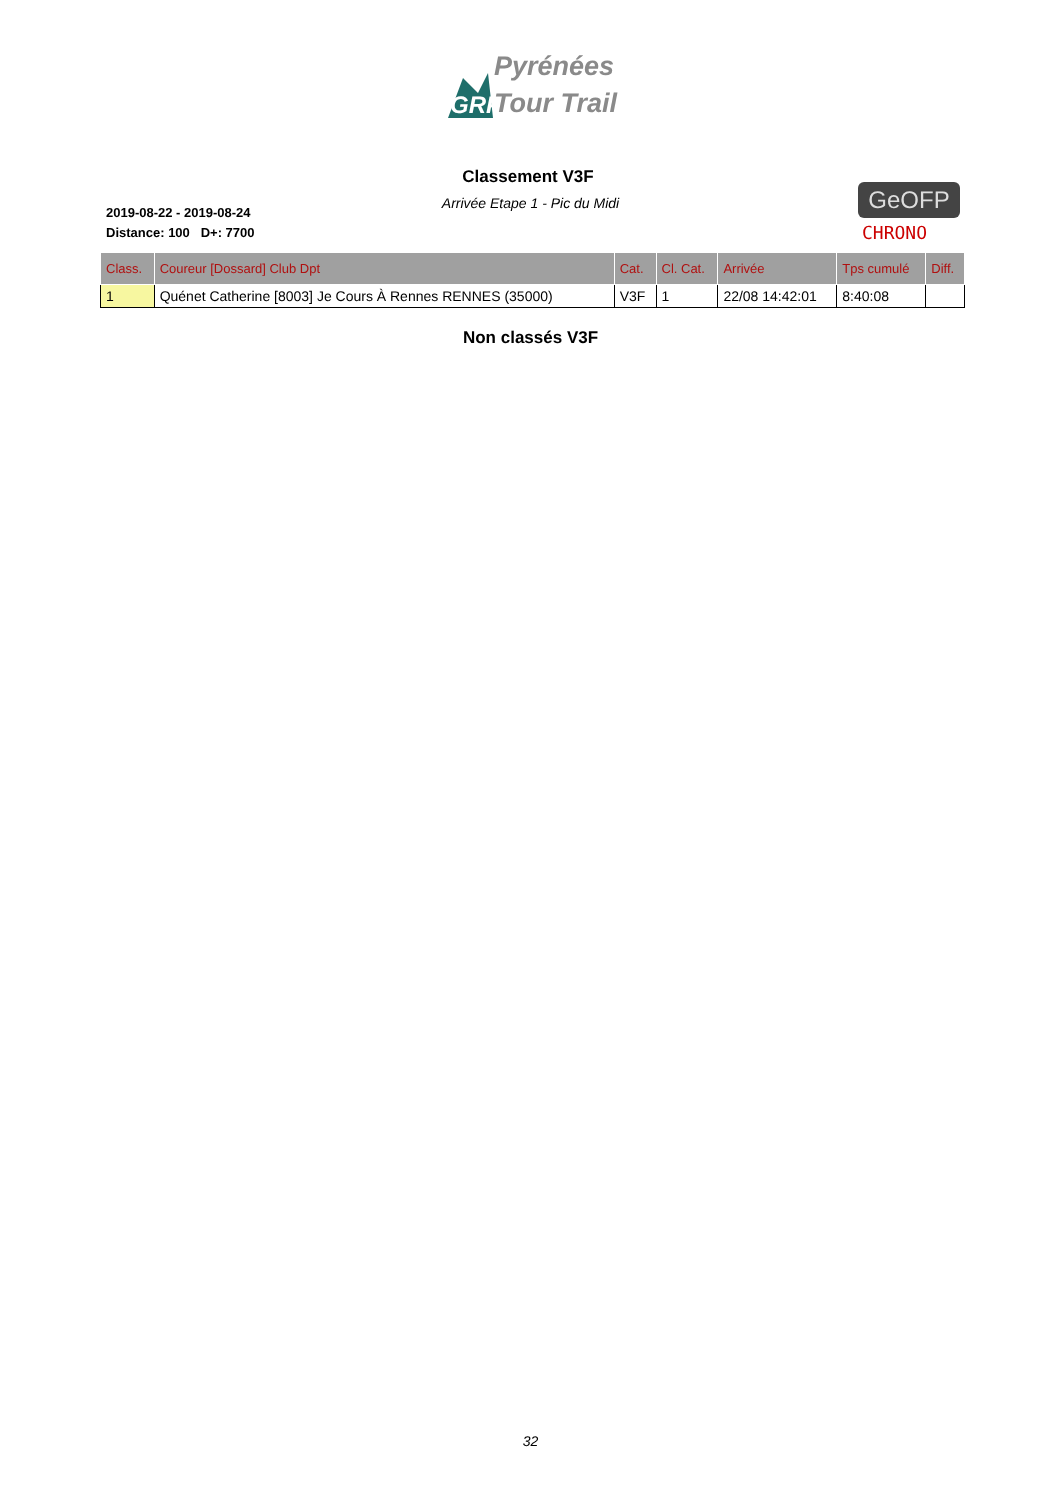GRP
Pyrénées
Tour Trail
Classement V3F
Arrivée Etape 1 - Pic du Midi
2019-08-22 - 2019-08-24
Distance: 100 D+: 7700
GeOFP
CHRONO
| Class. | Coureur [Dossard] Club Dpt | Cat. | Cl. Cat. | Arrivée | Tps cumulé | Diff. |
| --- | --- | --- | --- | --- | --- | --- |
| 1 | Quénet Catherine [8003] Je Cours À Rennes RENNES (35000) | V3F | 1 | 22/08 14:42:01 | 8:40:08 | |
Non classés V3F
32